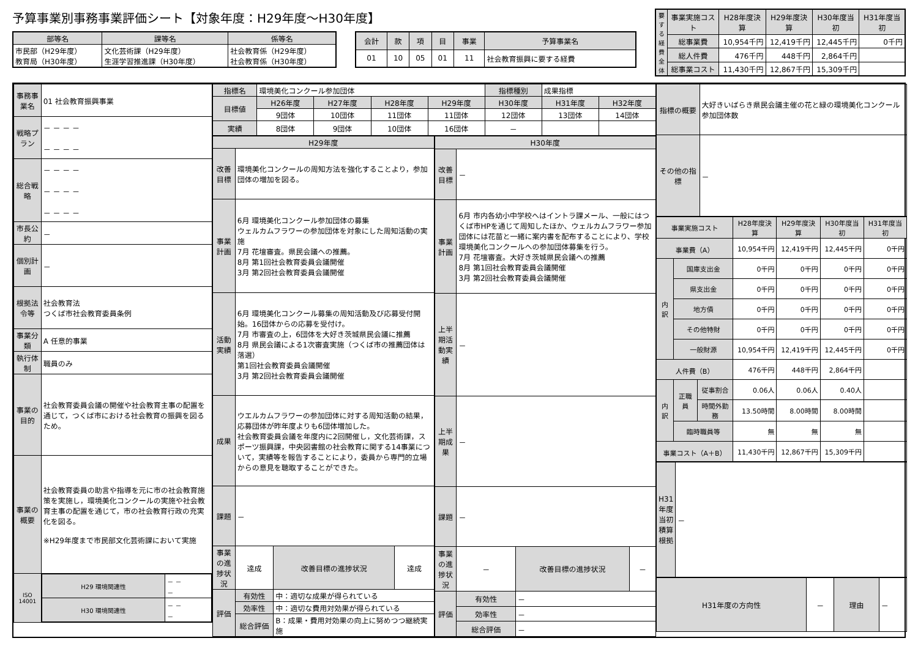予算事業別事務事業評価シート【対象年度：H29年度～H30年度】
| 部等名 | 課等名 | 係等名 |
| --- | --- | --- |
| 市民部（H29年度） 教育局（H30年度） | 文化芸術課（H29年度） 生涯学習推進課（H30年度） | 社会教育係（H29年度） 社会教育係（H30年度） |
| 会計 | 款 | 項 | 目 | 事業 | 予算事業名 |
| --- | --- | --- | --- | --- | --- |
| 01 | 10 | 05 | 01 | 11 | 社会教育振興に要する経費 |
| 要する経費全体 | 事業実施コスト | H28年度決算 | H29年度決算 | H30年度当初 | H31年度当初 |
| --- | --- | --- | --- | --- | --- |
| | 総事業費 | 10,954千円 | 12,419千円 | 12,445千円 | 0千円 |
| | 総人件費 | 476千円 | 448千円 | 2,864千円 | |
| | 総事業コスト | 11,430千円 | 12,867千円 | 15,309千円 | |
| 事務事業名 | 01 社会教育振興事業 |
| 戦略プラン | － － － － － － － － |
| 総合戦略 | － － － － － － － － － － － － |
| 市長公約 | － |
| 個別計画 | － |
| 根拠法令等 | 社会教育法 つくば市社会教育委員条例 |
| 事業分類 | A 任意的事業 |
| 執行体制 | 職員のみ |
| 事業の目的 | 社会教育委員会議の開催や社会教育主事の配置を通じて，つくば市における社会教育の振興を図るため。 |
| 事業の概要 | 社会教育委員の助言や指導を元に市の社会教育施策を実施し，環境美化コンクールの実施や社会教育主事の配置を通じて，市の社会教育行政の充実化を図る。 ※H29年度まで市民部文化芸術課において実施 |
| ISO 14001 | / H29 環境関連性 / － － － / / H30 環境関連性 / － － － / |
| 指標名 | 環境美化コンクール参加団体 | | | | 指標種別 | 成果指標 | |
| 目標値 | H26年度 | H27年度 | H28年度 | H29年度 | H30年度 | H31年度 | H32年度 |
| | 9団体 | 10団体 | 11団体 | 11団体 | 12団体 | 13団体 | 14団体 |
| 実績 | 8団体 | 9団体 | 10団体 | 16団体 | － | | |
| H29年度 | | | |
| --- | --- | --- | --- |
| 改善目標 | 環境美化コンクールの周知方法を強化することより，参加団体の増加を図る。 | | |
| 事業計画 | 6月 環境美化コンクール参加団体の募集 ウェルカムフラワーの参加団体を対象にした周知活動の実施 7月 花壇審査。県民会議への推薦。 8月 第1回社会教育委員会議開催 3月 第2回社会教育委員会議開催 | | |
| 活動実績 | 6月 環境美化コンクール募集の周知活動及び応募受付開始。16団体からの応募を受付け。 7月 市審査の上，6団体を大好き茨城県民会議に推薦 8月 県民会議による1次審査実施（つくば市の推薦団体は落選） 第1回社会教育委員会議開催 3月 第2回社会教育委員会議開催 | | |
| 成果 | ウエルカムフラワーの参加団体に対する周知活動の結果，応募団体が昨年度よりも6団体増加した。 社会教育委員会議を年度内に2回開催し，文化芸術課，スポーツ振興課，中央図書館の社会教育に関する14事業について，実績等を報告することにより，委員から専門的立場からの意見を聴取することができた。 | | |
| 課題 | － | | |
| 事業の進捗状況 | 達成 | 改善目標の進捗状況 | 達成 |
| 評価 | 有効性 | 中：適切な成果が得られている | |
| | 効率性 | 中：適切な費用対効果が得られている | |
| | 総合評価 | B：成果・費用対効果の向上に努めつつ継続実施 | |
| H30年度 | | | |
| --- | --- | --- | --- |
| 改善目標 | － | | |
| 事業計画 | 6月 市内各幼小中学校へはイントラ課メール、一般にはつくば市HPを通じて周知したほか、ウェルカムフラワー参加団体には花苗と一緒に案内書を配布することにより、学校環境美化コンクールへの参加団体募集を行う。 7月 花壇審査。大好き茨城県民会議への推薦 8月 第1回社会教育委員会議開催 3月 第2回社会教育委員会議開催 | | |
| 上半期活動実績 | － | | |
| 上半期成果 | － | | |
| 課題 | － | | |
| 事業の進捗状況 | － | 改善目標の進捗状況 | － |
| 評価 | 有効性 | － | |
| | 効率性 | － | |
| | 総合評価 | － | |
| 指標の概要 | 大好きいばらき県民会議主催の花と緑の環境美化コンクール参加団体数 |
| その他の指標 | － |
| 事業実施コスト | | | H28年度決算 | H29年度決算 | H30年度当初 | H31年度当初 |
| --- | --- | --- | --- | --- | --- | --- |
| 事業費（A） | | | 10,954千円 | 12,419千円 | 12,445千円 | 0千円 |
| 内訳 | 国庫支出金 | | 0千円 | 0千円 | 0千円 | 0千円 |
| | 県支出金 | | 0千円 | 0千円 | 0千円 | 0千円 |
| | 地方債 | | 0千円 | 0千円 | 0千円 | 0千円 |
| | その他特財 | | 0千円 | 0千円 | 0千円 | 0千円 |
| | 一般財源 | | 10,954千円 | 12,419千円 | 12,445千円 | 0千円 |
| 人件費（B） | | | 476千円 | 448千円 | 2,864千円 | |
| 内訳 | 正職員 | 従事割合 | 0.06人 | 0.06人 | 0.40人 | |
| | | 時間外勤務 | 13.50時間 | 8.00時間 | 8.00時間 | |
| | 臨時職員等 | | 無 | 無 | 無 | |
| 事業コスト（A＋B） | | | 11,430千円 | 12,867千円 | 15,309千円 | |
| H31年度当初積算根拠 | － |
| H31年度の方向性 | － | 理由 | － |